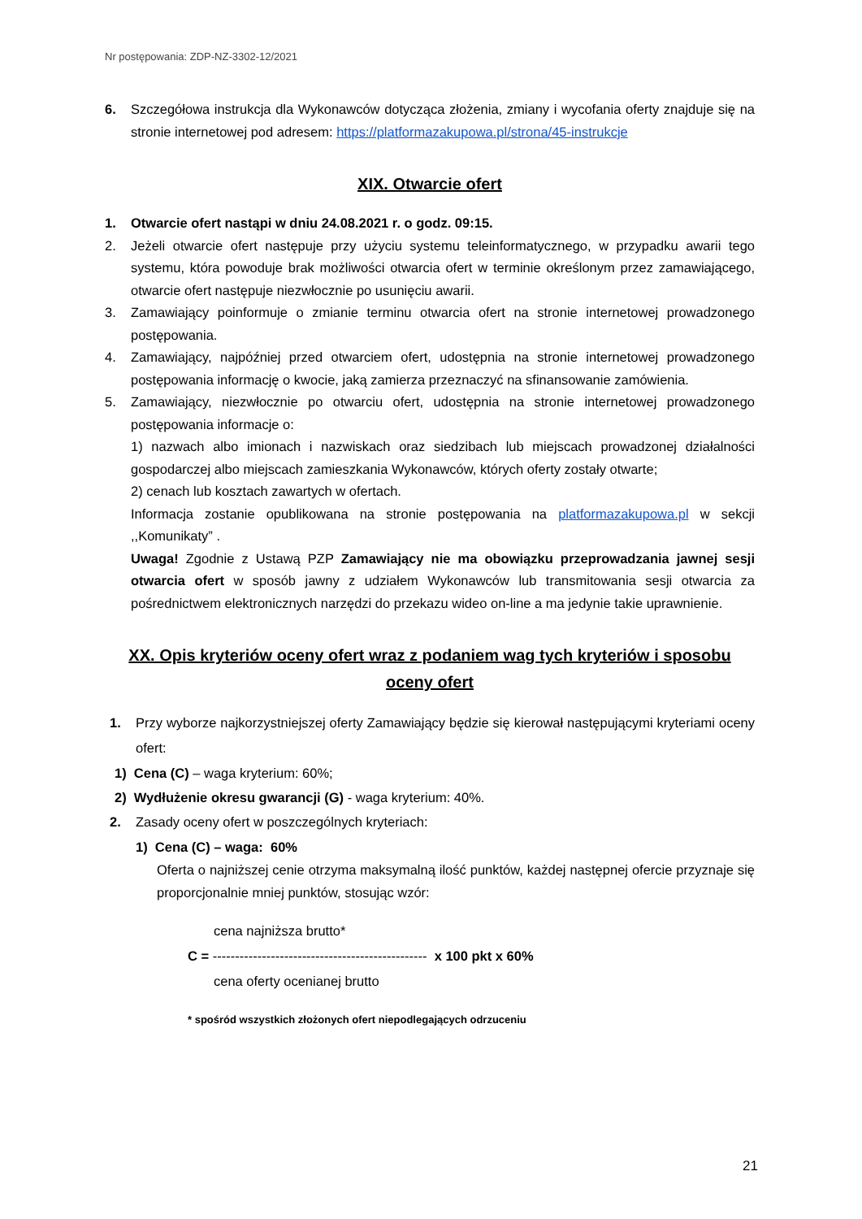Nr postępowania: ZDP-NZ-3302-12/2021
6. Szczegółowa instrukcja dla Wykonawców dotycząca złożenia, zmiany i wycofania oferty znajduje się na stronie internetowej pod adresem: https://platformazakupowa.pl/strona/45-instrukcje
XIX. Otwarcie ofert
1. Otwarcie ofert nastąpi w dniu 24.08.2021 r. o godz. 09:15.
2. Jeżeli otwarcie ofert następuje przy użyciu systemu teleinformatycznego, w przypadku awarii tego systemu, która powoduje brak możliwości otwarcia ofert w terminie określonym przez zamawiającego, otwarcie ofert następuje niezwłocznie po usunięciu awarii.
3. Zamawiający poinformuje o zmianie terminu otwarcia ofert na stronie internetowej prowadzonego postępowania.
4. Zamawiający, najpóźniej przed otwarciem ofert, udostępnia na stronie internetowej prowadzonego postępowania informację o kwocie, jaką zamierza przeznaczyć na sfinansowanie zamówienia.
5. Zamawiający, niezwłocznie po otwarciu ofert, udostępnia na stronie internetowej prowadzonego postępowania informacje o:
1) nazwach albo imionach i nazwiskach oraz siedzibach lub miejscach prowadzonej działalności gospodarczej albo miejscach zamieszkania Wykonawców, których oferty zostały otwarte;
2) cenach lub kosztach zawartych w ofertach.
Informacja zostanie opublikowana na stronie postępowania na platformazakupowa.pl w sekcji ,,Komunikaty” .
Uwaga! Zgodnie z Ustawą PZP Zamawiający nie ma obowiązku przeprowadzania jawnej sesji otwarcia ofert w sposób jawny z udziałem Wykonawców lub transmitowania sesji otwarcia za pośrednictwem elektronicznych narzędzi do przekazu wideo on-line a ma jedynie takie uprawnienie.
XX. Opis kryteriów oceny ofert wraz z podaniem wag tych kryteriów i sposobu oceny ofert
1. Przy wyborze najkorzystniejszej oferty Zamawiający będzie się kierował następującymi kryteriami oceny ofert:
1) Cena (C) – waga kryterium: 60%;
2) Wydłużenie okresu gwarancji (G) - waga kryterium: 40%.
2. Zasady oceny ofert w poszczególnych kryteriach:
1) Cena (C) – waga: 60%
Oferta o najniższej cenie otrzyma maksymalną ilość punktów, każdej następnej ofercie przyznaje się proporcjonalnie mniej punktów, stosując wzór:
cena najniższa brutto*
C = ------------------------------------------------ x 100 pkt x 60%
cena oferty ocenianej brutto
* spośród wszystkich złożonych ofert niepodlegających odrzuceniu
21